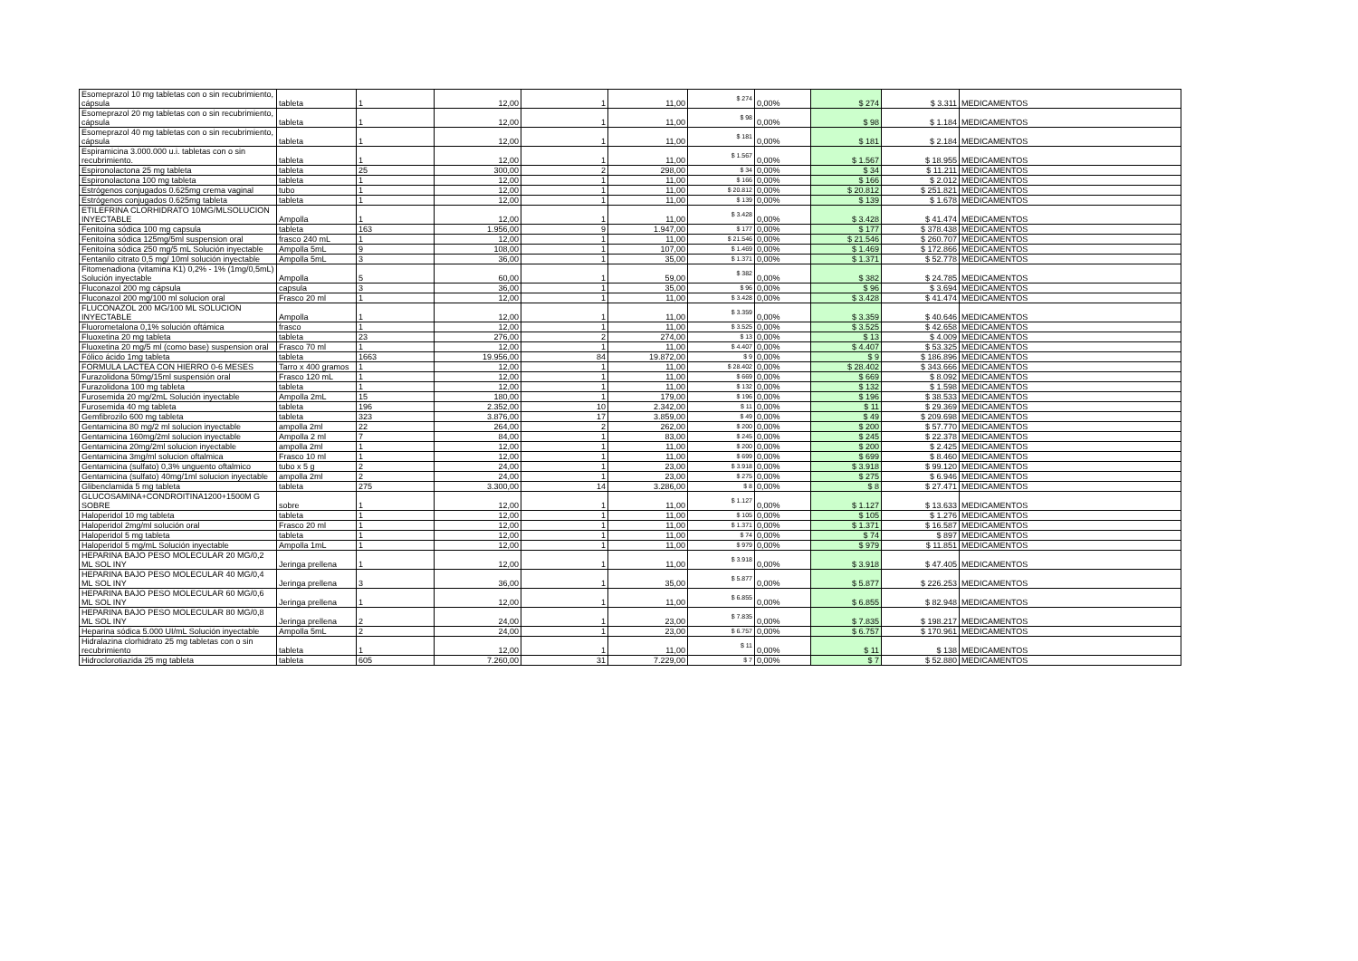| Esomeprazol 10 mg tabletas con o sin recubrimiento, cápsula | tableta | 1 | 12,00 | 1 | 11,00 | $ 274 | 0,00% | $ 274 | $ 3.311 | MEDICAMENTOS |
| Esomeprazol 20 mg tabletas con o sin recubrimiento, cápsula | tableta | 1 | 12,00 | 1 | 11,00 | $ 98 | 0,00% | $ 98 | $ 1.184 | MEDICAMENTOS |
| Esomeprazol 40 mg tabletas con o sin recubrimiento, cápsula | tableta | 1 | 12,00 | 1 | 11,00 | $ 181 | 0,00% | $ 181 | $ 2.184 | MEDICAMENTOS |
| Espiramicina 3.000.000 u.i. tabletas con o sin recubrimiento. | tableta | 1 | 12,00 | 1 | 11,00 | $ 1.567 | 0,00% | $ 1.567 | $ 18.955 | MEDICAMENTOS |
| Espironolactona 25 mg tableta | tableta | 25 | 300,00 | 2 | 298,00 | $ 34 | 0,00% | $ 34 | $ 11.211 | MEDICAMENTOS |
| Espironolactona 100 mg tableta | tableta | 1 | 12,00 | 1 | 11,00 | $ 166 | 0,00% | $ 166 | $ 2.012 | MEDICAMENTOS |
| Estrógenos conjugados 0.625mg crema vaginal | tubo | 1 | 12,00 | 1 | 11,00 | $ 20.812 | 0,00% | $ 20.812 | $ 251.821 | MEDICAMENTOS |
| Estrógenos conjugados 0.625mg tableta | tableta | 1 | 12,00 | 1 | 11,00 | $ 139 | 0,00% | $ 139 | $ 1.678 | MEDICAMENTOS |
| ETILEFRINA CLORHIDRATO 10MG/MLSOLUCION INYECTABLE | Ampolla | 1 | 12,00 | 1 | 11,00 | $ 3.428 | 0,00% | $ 3.428 | $ 41.474 | MEDICAMENTOS |
| Fenitoína sódica 100 mg capsula | tableta | 163 | 1.956,00 | 9 | 1.947,00 | $ 177 | 0,00% | $ 177 | $ 378.438 | MEDICAMENTOS |
| Fenitoína sódica 125mg/5ml suspension oral | frasco 240 mL | 1 | 12,00 | 1 | 11,00 | $ 21.546 | 0,00% | $ 21.546 | $ 260.707 | MEDICAMENTOS |
| Fenitoína sódica 250 mg/5 mL Solución inyectable | Ampolla 5mL | 9 | 108,00 | 1 | 107,00 | $ 1.469 | 0,00% | $ 1.469 | $ 172.866 | MEDICAMENTOS |
| Fentanilo citrato 0,5 mg/ 10ml solución inyectable | Ampolla 5mL | 3 | 36,00 | 1 | 35,00 | $ 1.371 | 0,00% | $ 1.371 | $ 52.778 | MEDICAMENTOS |
| Fitomenadiona (vitamina K1) 0,2% - 1% (1mg/0,5mL) Solución inyectable | Ampolla | 5 | 60,00 | 1 | 59,00 | $ 382 | 0,00% | $ 382 | $ 24.785 | MEDICAMENTOS |
| Fluconazol 200 mg cápsula | capsula | 3 | 36,00 | 1 | 35,00 | $ 96 | 0,00% | $ 96 | $ 3.694 | MEDICAMENTOS |
| Fluconazol 200 mg/100 ml solucion oral | Frasco 20 ml | 1 | 12,00 | 1 | 11,00 | $ 3.428 | 0,00% | $ 3.428 | $ 41.474 | MEDICAMENTOS |
| FLUCONAZOL 200 MG/100 ML SOLUCION INYECTABLE | Ampolla | 1 | 12,00 | 1 | 11,00 | $ 3.359 | 0,00% | $ 3.359 | $ 40.646 | MEDICAMENTOS |
| Fluorometalona 0,1% solución oftámica | frasco | 1 | 12,00 | 1 | 11,00 | $ 3.525 | 0,00% | $ 3.525 | $ 42.658 | MEDICAMENTOS |
| Fluoxetina 20 mg tableta | tableta | 23 | 276,00 | 2 | 274,00 | $ 13 | 0,00% | $ 13 | $ 4.009 | MEDICAMENTOS |
| Fluoxetina 20 mg/5 ml (como base) suspension oral | Frasco 70 ml | 1 | 12,00 | 1 | 11,00 | $ 4.407 | 0,00% | $ 4.407 | $ 53.325 | MEDICAMENTOS |
| Fólico ácido 1mg tableta | tableta | 1663 | 19.956,00 | 84 | 19.872,00 | $ 9 | 0,00% | $ 9 | $ 186.896 | MEDICAMENTOS |
| FORMULA LACTEA CON HIERRO 0-6 MESES | Tarro x 400 gramos | 1 | 12,00 | 1 | 11,00 | $ 28.402 | 0,00% | $ 28.402 | $ 343.666 | MEDICAMENTOS |
| Furazolidona 50mg/15ml suspensión oral | Frasco 120 mL | 1 | 12,00 | 1 | 11,00 | $ 669 | 0,00% | $ 669 | $ 8.092 | MEDICAMENTOS |
| Furazolidona 100 mg tableta | tableta | 1 | 12,00 | 1 | 11,00 | $ 132 | 0,00% | $ 132 | $ 1.598 | MEDICAMENTOS |
| Furosemida 20 mg/2mL Solución inyectable | Ampolla 2mL | 15 | 180,00 | 1 | 179,00 | $ 196 | 0,00% | $ 196 | $ 38.533 | MEDICAMENTOS |
| Furosemida 40 mg tableta | tableta | 196 | 2.352,00 | 10 | 2.342,00 | $ 11 | 0,00% | $ 11 | $ 29.369 | MEDICAMENTOS |
| Gemfibrozilo 600 mg tableta | tableta | 323 | 3.876,00 | 17 | 3.859,00 | $ 49 | 0,00% | $ 49 | $ 209.698 | MEDICAMENTOS |
| Gentamicina 80 mg/2 ml solucion inyectable | ampolla 2ml | 22 | 264,00 | 2 | 262,00 | $ 200 | 0,00% | $ 200 | $ 57.770 | MEDICAMENTOS |
| Gentamicina 160mg/2ml solucion inyectable | Ampolla 2 ml | 7 | 84,00 | 1 | 83,00 | $ 245 | 0,00% | $ 245 | $ 22.378 | MEDICAMENTOS |
| Gentamicina 20mg/2ml solucion inyectable | ampolla 2ml | 1 | 12,00 | 1 | 11,00 | $ 200 | 0,00% | $ 200 | $ 2.425 | MEDICAMENTOS |
| Gentamicina 3mg/ml solucion oftalmica | Frasco 10 ml | 1 | 12,00 | 1 | 11,00 | $ 699 | 0,00% | $ 699 | $ 8.460 | MEDICAMENTOS |
| Gentamicina (sulfato) 0,3% unguento oftalmico | tubo x 5 g | 2 | 24,00 | 1 | 23,00 | $ 3.918 | 0,00% | $ 3.918 | $ 99.120 | MEDICAMENTOS |
| Gentamicina (sulfato) 40mg/1ml solucion inyectable | ampolla 2ml | 2 | 24,00 | 1 | 23,00 | $ 275 | 0,00% | $ 275 | $ 6.946 | MEDICAMENTOS |
| Glibenclamida 5 mg tableta | tableta | 275 | 3.300,00 | 14 | 3.286,00 | $ 8 | 0,00% | $ 8 | $ 27.471 | MEDICAMENTOS |
| GLUCOSAMINA+CONDROITINA1200+1500M G SOBRE | sobre | 1 | 12,00 | 1 | 11,00 | $ 1.127 | 0,00% | $ 1.127 | $ 13.633 | MEDICAMENTOS |
| Haloperidol 10 mg tableta | tableta | 1 | 12,00 | 1 | 11,00 | $ 105 | 0,00% | $ 105 | $ 1.276 | MEDICAMENTOS |
| Haloperidol 2mg/ml solución oral | Frasco 20 ml | 1 | 12,00 | 1 | 11,00 | $ 1.371 | 0,00% | $ 1.371 | $ 16.587 | MEDICAMENTOS |
| Haloperidol 5 mg tableta | tableta | 1 | 12,00 | 1 | 11,00 | $ 74 | 0,00% | $ 74 | $ 897 | MEDICAMENTOS |
| Haloperidol 5 mg/mL Solución inyectable | Ampolla 1mL | 1 | 12,00 | 1 | 11,00 | $ 979 | 0,00% | $ 979 | $ 11.851 | MEDICAMENTOS |
| HEPARINA BAJO PESO MOLECULAR 20 MG/0,2 ML SOL INY | Jeringa prellena | 1 | 12,00 | 1 | 11,00 | $ 3.918 | 0,00% | $ 3.918 | $ 47.405 | MEDICAMENTOS |
| HEPARINA BAJO PESO MOLECULAR 40 MG/0,4 ML SOL INY | Jeringa prellena | 3 | 36,00 | 1 | 35,00 | $ 5.877 | 0,00% | $ 5.877 | $ 226.253 | MEDICAMENTOS |
| HEPARINA BAJO PESO MOLECULAR 60 MG/0,6 ML SOL INY | Jeringa prellena | 1 | 12,00 | 1 | 11,00 | $ 6.855 | 0,00% | $ 6.855 | $ 82.948 | MEDICAMENTOS |
| HEPARINA BAJO PESO MOLECULAR 80 MG/0,8 ML SOL INY | Jeringa prellena | 2 | 24,00 | 1 | 23,00 | $ 7.835 | 0,00% | $ 7.835 | $ 198.217 | MEDICAMENTOS |
| Heparina sódica 5.000 UI/mL Solución inyectable | Ampolla 5mL | 2 | 24,00 | 1 | 23,00 | $ 6.757 | 0,00% | $ 6.757 | $ 170.961 | MEDICAMENTOS |
| Hidralazina clorhidrato 25 mg tabletas con o sin recubrimiento | tableta | 1 | 12,00 | 1 | 11,00 | $ 11 | 0,00% | $ 11 | $ 138 | MEDICAMENTOS |
| Hidroclorotiazida 25 mg tableta | tableta | 605 | 7.260,00 | 31 | 7.229,00 | $ 7 | 0,00% | $ 7 | $ 52.880 | MEDICAMENTOS |